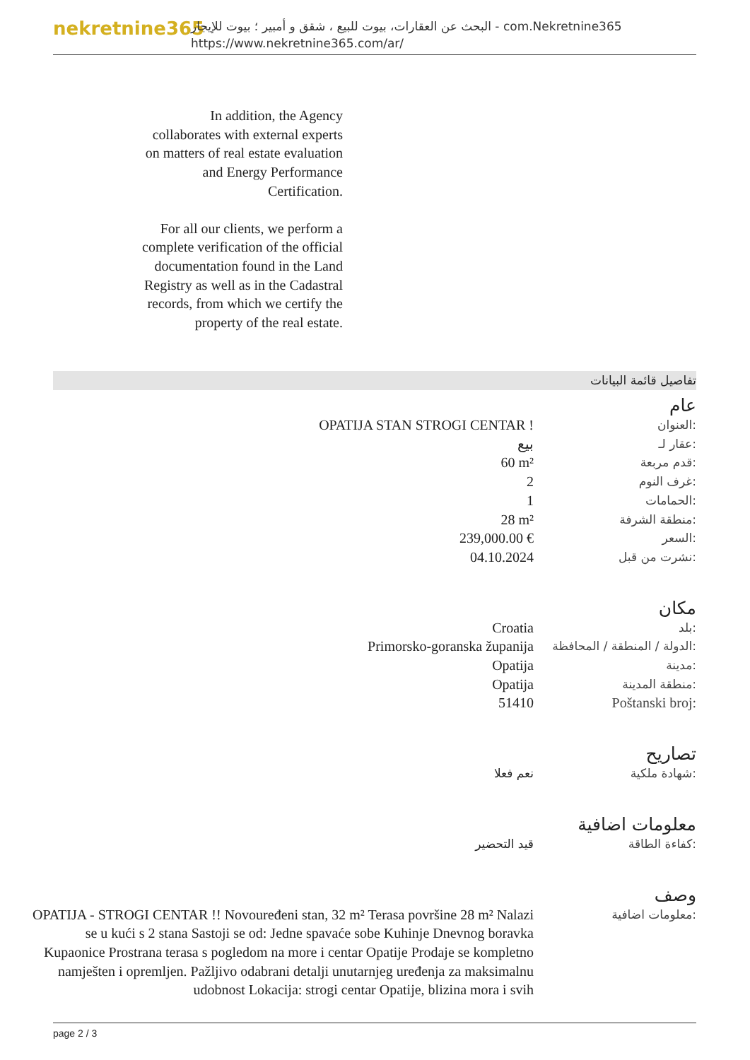nekretnine365
البحث عن العقارات، بيوت للبيع ، شقق و أمبير ؛ بيوت للإيجار - com.Nekretnine365
https://www.nekretnine365.com/ar/
In addition, the Agency collaborates with external experts on matters of real estate evaluation and Energy Performance Certification.
For all our clients, we perform a complete verification of the official documentation found in the Land Registry as well as in the Cadastral records, from which we certify the property of the real estate.
تفاصيل قائمة البيانات
عام
| OPATIJA STAN STROGI CENTAR ! | العنوان: |
| بيع | عقار لـ: |
| 60 m² | قدم مربعة: |
| 2 | غرف النوم: |
| 1 | الحمامات: |
| 28 m² | منطقة الشرفة: |
| 239,000.00 € | السعر: |
| 04.10.2024 | نشرت من قبل: |
مكان
| Croatia | بلد: |
| Primorsko-goranska županija | الدولة / المنطقة / المحافظة: |
| Opatija | مدينة: |
| Opatija | منطقة المدينة: |
| 51410 | Poštanski broj: |
تصاريح
| نعم فعلا | شهادة ملكية: |
معلومات اضافية
| قيد التحضير | كفاءة الطاقة: |
وصف
| OPATIJA - STROGI CENTAR !! Novouređeni stan, 32 m² Terasa površine 28 m² Nalazi se u kući s 2 stana Sastoji se od: Jedne spavaće sobe Kuhinje Dnevnog boravka Kupaonice Prostrana terasa s pogledom na more i centar Opatije Prodaje se kompletno namješten i opremljen. Pažljivo odabrani detalji unutarnjeg uređenja za maksimalnu udobnost Lokacija: strogi centar Opatije, blizina mora i svih | معلومات اضافية: |
page 2 / 3